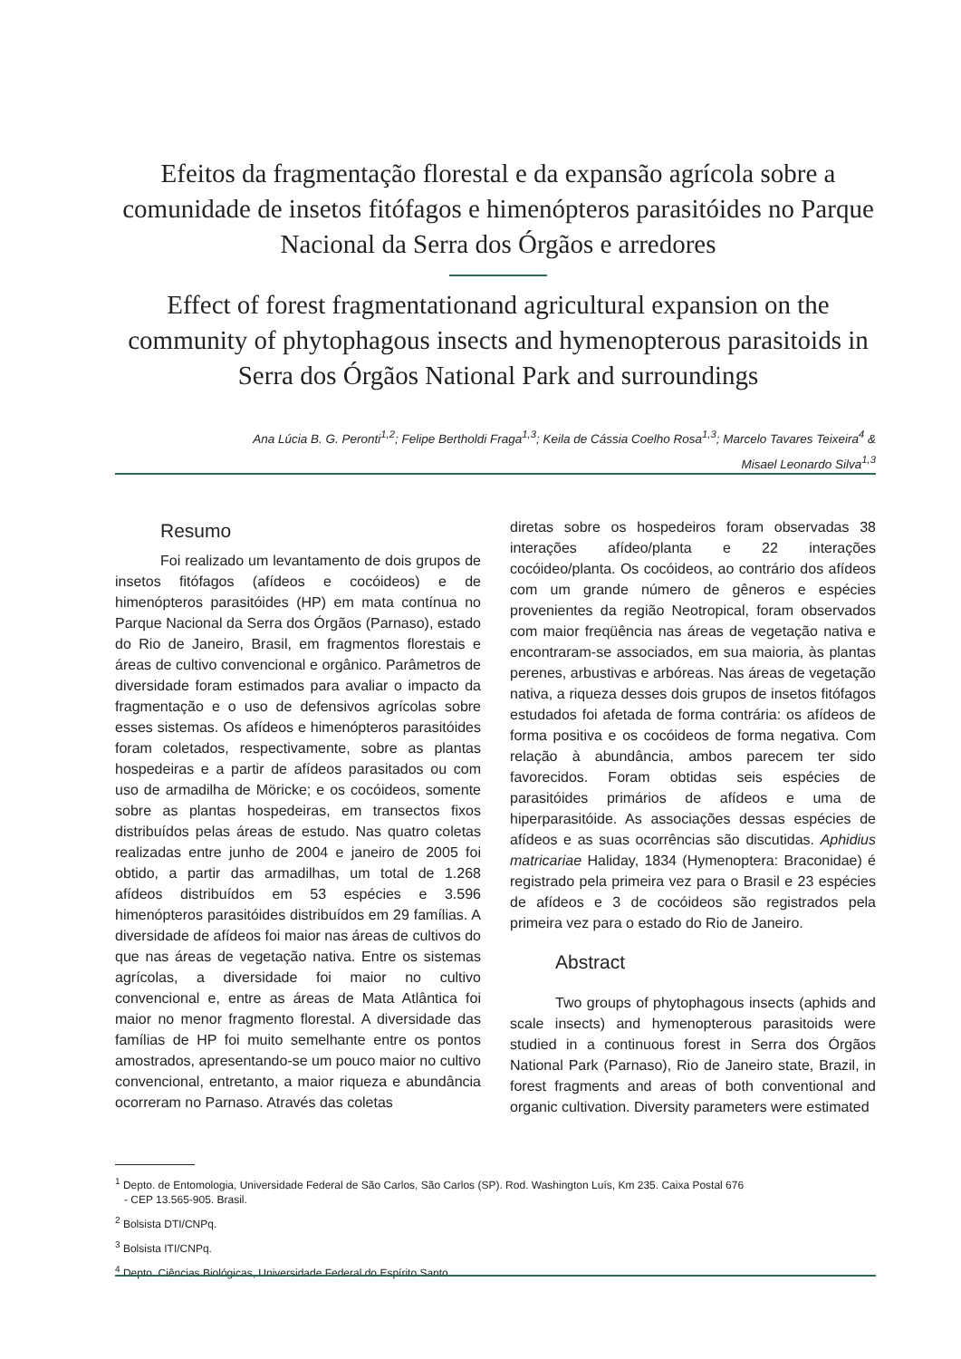Efeitos da fragmentação florestal e da expansão agrícola sobre a comunidade de insetos fitófagos e himenópteros parasitóides no Parque Nacional da Serra dos Órgãos e arredores
Effect of forest fragmentationand agricultural expansion on the community of phytophagous insects and hymenopterous parasitoids in Serra dos Órgãos National Park and surroundings
Ana Lúcia B. G. Peronti<sup>1,2</sup>; Felipe Bertholdi Fraga<sup>1,3</sup>; Keila de Cássia Coelho Rosa<sup>1,3</sup>; Marcelo Tavares Teixeira<sup>4</sup> &
Misael Leonardo Silva<sup>1,3</sup>
Resumo
Foi realizado um levantamento de dois grupos de insetos fitófagos (afídeos e cocóideos) e de himenópteros parasitóides (HP) em mata contínua no Parque Nacional da Serra dos Órgãos (Parnaso), estado do Rio de Janeiro, Brasil, em fragmentos florestais e áreas de cultivo convencional e orgânico. Parâmetros de diversidade foram estimados para avaliar o impacto da fragmentação e o uso de defensivos agrícolas sobre esses sistemas. Os afídeos e himenópteros parasitóides foram coletados, respectivamente, sobre as plantas hospedeiras e a partir de afídeos parasitados ou com uso de armadilha de Möricke; e os cocóideos, somente sobre as plantas hospedeiras, em transectos fixos distribuídos pelas áreas de estudo. Nas quatro coletas realizadas entre junho de 2004 e janeiro de 2005 foi obtido, a partir das armadilhas, um total de 1.268 afídeos distribuídos em 53 espécies e 3.596 himenópteros parasitóides distribuídos em 29 famílias. A diversidade de afídeos foi maior nas áreas de cultivos do que nas áreas de vegetação nativa. Entre os sistemas agrícolas, a diversidade foi maior no cultivo convencional e, entre as áreas de Mata Atlântica foi maior no menor fragmento florestal. A diversidade das famílias de HP foi muito semelhante entre os pontos amostrados, apresentando-se um pouco maior no cultivo convencional, entretanto, a maior riqueza e abundância ocorreram no Parnaso. Através das coletas
diretas sobre os hospedeiros foram observadas 38 interações afídeo/planta e 22 interações cocóideo/planta. Os cocóideos, ao contrário dos afídeos com um grande número de gêneros e espécies provenientes da região Neotropical, foram observados com maior freqüência nas áreas de vegetação nativa e encontraram-se associados, em sua maioria, às plantas perenes, arbustivas e arbóreas. Nas áreas de vegetação nativa, a riqueza desses dois grupos de insetos fitófagos estudados foi afetada de forma contrária: os afídeos de forma positiva e os cocóideos de forma negativa. Com relação à abundância, ambos parecem ter sido favorecidos. Foram obtidas seis espécies de parasitóides primários de afídeos e uma de hiperparasitóide. As associações dessas espécies de afídeos e as suas ocorrências são discutidas. Aphidius matricariae Haliday, 1834 (Hymenoptera: Braconidae) é registrado pela primeira vez para o Brasil e 23 espécies de afídeos e 3 de cocóideos são registrados pela primeira vez para o estado do Rio de Janeiro.
Abstract
Two groups of phytophagous insects (aphids and scale insects) and hymenopterous parasitoids were studied in a continuous forest in Serra dos Órgãos National Park (Parnaso), Rio de Janeiro state, Brazil, in forest fragments and areas of both conventional and organic cultivation. Diversity parameters were estimated
<sup>1</sup> Depto. de Entomologia, Universidade Federal de São Carlos, São Carlos (SP). Rod. Washington Luís, Km 235. Caixa Postal 676
- CEP 13.565-905. Brasil.
<sup>2</sup> Bolsista DTI/CNPq.
<sup>3</sup> Bolsista ITI/CNPq.
<sup>4</sup> Depto. Ciências Biológicas, Universidade Federal do Espírito Santo.